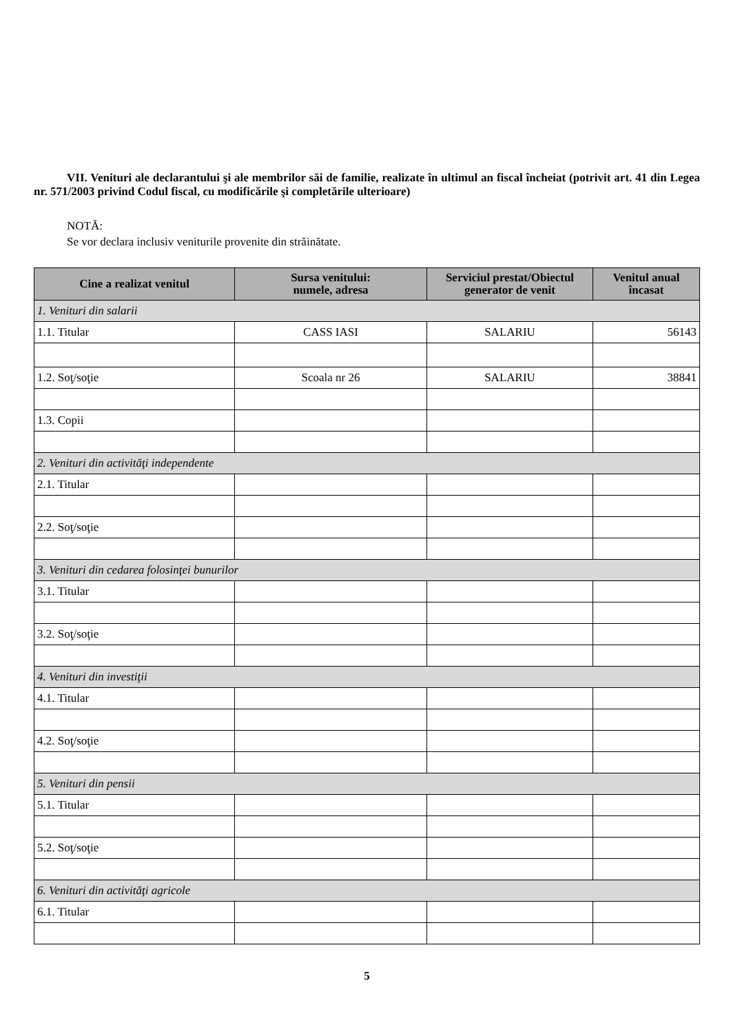VII. Venituri ale declarantului şi ale membrilor săi de familie, realizate în ultimul an fiscal încheiat (potrivit art. 41 din Legea nr. 571/2003 privind Codul fiscal, cu modificările şi completările ulterioare)
NOTĂ:
Se vor declara inclusiv veniturile provenite din străinătate.
| Cine a realizat venitul | Sursa venitului: numele, adresa | Serviciul prestat/Obiectul generator de venit | Venitul anual încasat |
| --- | --- | --- | --- |
| 1. Venituri din salarii | | | |
| 1.1. Titular | CASS IASI | SALARIU | 56143 |
| 1.2. Soţ/soţie | Scoala nr 26 | SALARIU | 38841 |
| 1.3. Copii | | | |
| 2. Venituri din activităţi independente | | | |
| 2.1. Titular | | | |
| 2.2. Soţ/soţie | | | |
| 3. Venituri din cedarea folosinţei bunurilor | | | |
| 3.1. Titular | | | |
| 3.2. Soţ/soţie | | | |
| 4. Venituri din investiţii | | | |
| 4.1. Titular | | | |
| 4.2. Soţ/soţie | | | |
| 5. Venituri din pensii | | | |
| 5.1. Titular | | | |
| 5.2. Soţ/soţie | | | |
| 6. Venituri din activităţi agricole | | | |
| 6.1. Titular | | | |
5